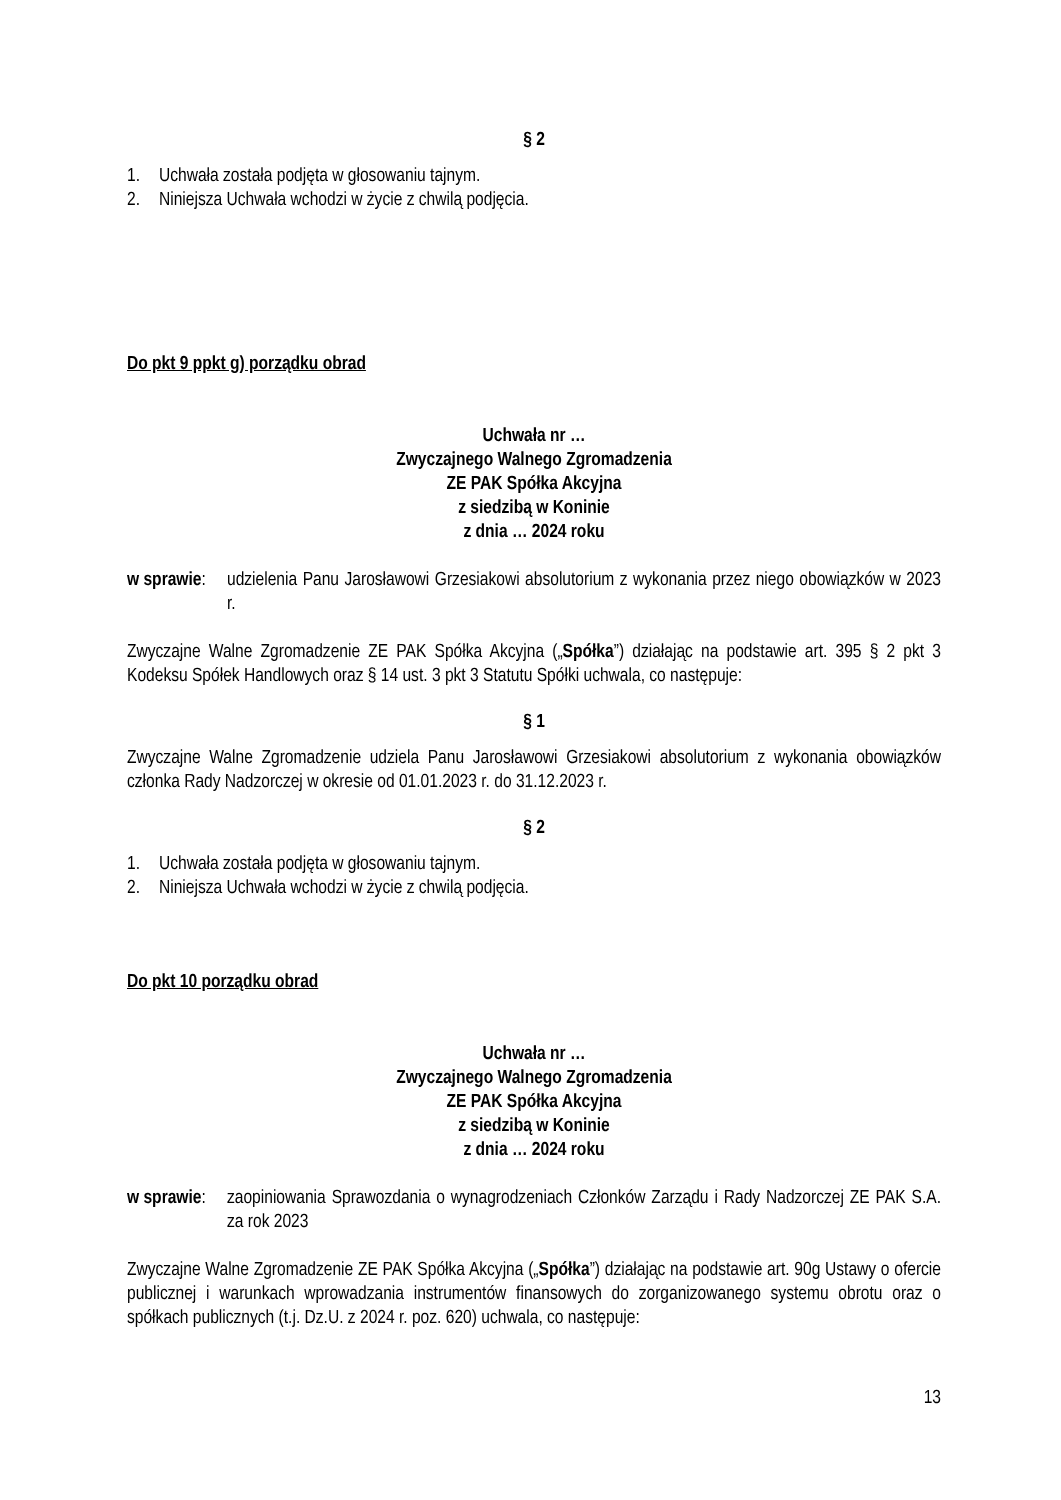§ 2
1. Uchwała została podjęta w głosowaniu tajnym.
2. Niniejsza Uchwała wchodzi w życie z chwilą podjęcia.
Do pkt 9 ppkt g) porządku obrad
Uchwała nr …
Zwyczajnego Walnego Zgromadzenia
ZE PAK Spółka Akcyjna
z siedzibą w Koninie
z dnia … 2024 roku
w sprawie:
udzielenia Panu Jarosławowi Grzesiakowi absolutorium z wykonania przez niego obowiązków w 2023 r.
Zwyczajne Walne Zgromadzenie ZE PAK Spółka Akcyjna („Spółka”) działając na podstawie art. 395 § 2 pkt 3 Kodeksu Spółek Handlowych oraz § 14 ust. 3 pkt 3 Statutu Spółki uchwala, co następuje:
§ 1
Zwyczajne Walne Zgromadzenie udziela Panu Jarosławowi Grzesiakowi absolutorium z wykonania obowiązków członka Rady Nadzorczej w okresie od 01.01.2023 r. do 31.12.2023 r.
§ 2
1. Uchwała została podjęta w głosowaniu tajnym.
2. Niniejsza Uchwała wchodzi w życie z chwilą podjęcia.
Do pkt 10 porządku obrad
Uchwała nr …
Zwyczajnego Walnego Zgromadzenia
ZE PAK Spółka Akcyjna
z siedzibą w Koninie
z dnia … 2024 roku
w sprawie:
zaopiniowania Sprawozdania o wynagrodzeniach Członków Zarządu i Rady Nadzorczej ZE PAK S.A. za rok 2023
Zwyczajne Walne Zgromadzenie ZE PAK Spółka Akcyjna („Spółka”) działając na podstawie art. 90g Ustawy o ofercie publicznej i warunkach wprowadzania instrumentów finansowych do zorganizowanego systemu obrotu oraz o spółkach publicznych (t.j. Dz.U. z 2024 r. poz. 620) uchwala, co następuje:
13